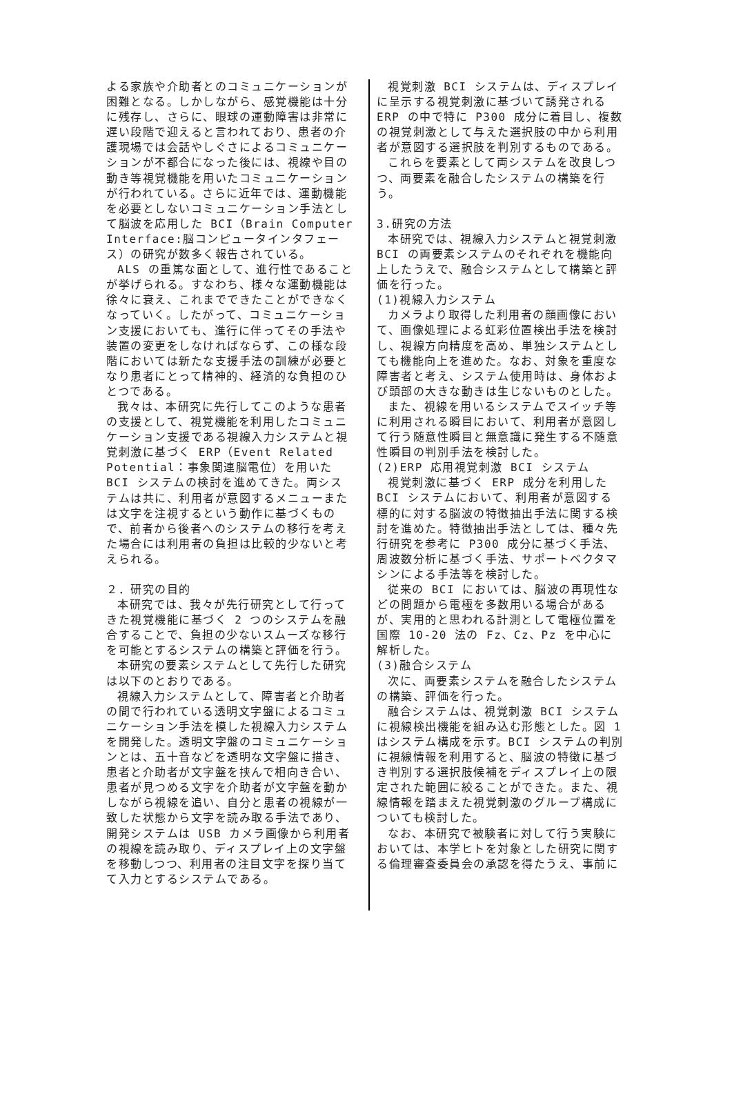よる家族や介助者とのコミュニケーションが困難となる。しかしながら、感覚機能は十分に残存し、さらに、眼球の運動障害は非常に遅い段階で迎えると言われており、患者の介護現場では会話やしぐさによるコミュニケーションが不都合になった後には、視線や目の動き等視覚機能を用いたコミュニケーションが行われている。さらに近年では、運動機能を必要としないコミュニケーション手法として脳波を応用した BCI（Brain Computer Interface:脳コンピュータインタフェース）の研究が数多く報告されている。
ALS の重篤な面として、進行性であることが挙げられる。すなわち、様々な運動機能は徐々に衰え、これまでできたことができなくなっていく。したがって、コミュニケーション支援においても、進行に伴ってその手法や装置の変更をしなければならず、この様な段階においては新たな支援手法の訓練が必要となり患者にとって精神的、経済的な負担のひとつである。
我々は、本研究に先行してこのような患者の支援として、視覚機能を利用したコミュニケーション支援である視線入力システムと視覚刺激に基づく ERP（Event Related Potential：事象関連脳電位）を用いた BCI システムの検討を進めてきた。両システムは共に、利用者が意図するメニューまたは文字を注視するという動作に基づくもので、前者から後者へのシステムの移行を考えた場合には利用者の負担は比較的少ないと考えられる。
２．研究の目的
本研究では、我々が先行研究として行ってきた視覚機能に基づく 2 つのシステムを融合することで、負担の少ないスムーズな移行を可能とするシステムの構築と評価を行う。
本研究の要素システムとして先行した研究は以下のとおりである。
視線入力システムとして、障害者と介助者の間で行われている透明文字盤によるコミュニケーション手法を模した視線入力システムを開発した。透明文字盤のコミュニケーションとは、五十音などを透明な文字盤に描き、患者と介助者が文字盤を挟んで相向き合い、患者が見つめる文字を介助者が文字盤を動かしながら視線を追い、自分と患者の視線が一致した状態から文字を読み取る手法であり、開発システムは USB カメラ画像から利用者の視線を読み取り、ディスプレイ上の文字盤を移動しつつ、利用者の注目文字を探り当てて入力とするシステムである。
視覚刺激 BCI システムは、ディスプレイに呈示する視覚刺激に基づいて誘発される ERP の中で特に P300 成分に着目し、複数の視覚刺激として与えた選択肢の中から利用者が意図する選択肢を判別するものである。
これらを要素として両システムを改良しつつ、両要素を融合したシステムの構築を行う。
3.研究の方法
本研究では、視線入力システムと視覚刺激 BCI の両要素システムのそれぞれを機能向上したうえで、融合システムとして構築と評価を行った。
(1)視線入力システム
カメラより取得した利用者の顔画像において、画像処理による虹彩位置検出手法を検討し、視線方向精度を高め、単独システムとしても機能向上を進めた。なお、対象を重度な障害者と考え、システム使用時は、身体および頭部の大きな動きは生じないものとした。
また、視線を用いるシステムでスイッチ等に利用される瞬目において、利用者が意図して行う随意性瞬目と無意識に発生する不随意性瞬目の判別手法を検討した。
(2)ERP 応用視覚刺激 BCI システム
視覚刺激に基づく ERP 成分を利用した BCI システムにおいて、利用者が意図する標的に対する脳波の特徴抽出手法に関する検討を進めた。特徴抽出手法としては、種々先行研究を参考に P300 成分に基づく手法、周波数分析に基づく手法、サポートベクタマシンによる手法等を検討した。
従来の BCI においては、脳波の再現性などの問題から電極を多数用いる場合があるが、実用的と思われる計測として電極位置を国際 10-20 法の Fz、Cz、Pz を中心に解析した。
(3)融合システム
次に、両要素システムを融合したシステムの構築、評価を行った。
融合システムは、視覚刺激 BCI システムに視線検出機能を組み込む形態とした。図 1 はシステム構成を示す。BCI システムの判別に視線情報を利用すると、脳波の特徴に基づき判別する選択肢候補をディスプレイ上の限定された範囲に絞ることができた。また、視線情報を踏まえた視覚刺激のグループ構成についても検討した。
なお、本研究で被験者に対して行う実験においては、本学ヒトを対象とした研究に関する倫理審査委員会の承認を得たうえ、事前に